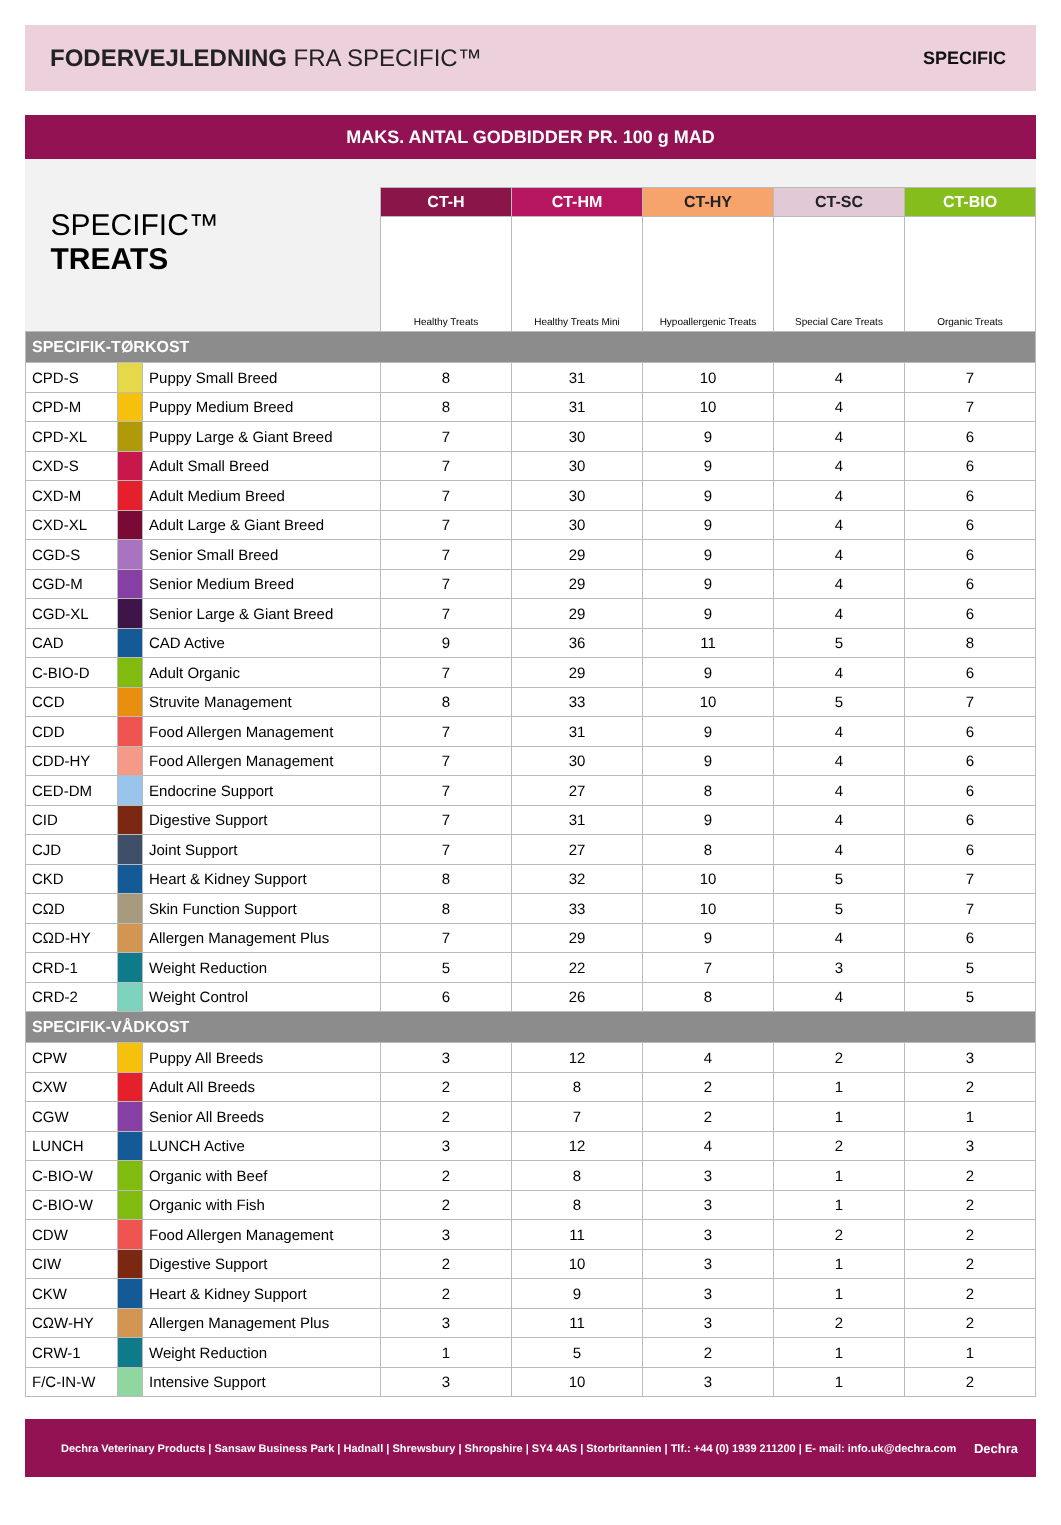FODERVEJLEDNING FRA SPECIFIC™
SPECIFIC
MAKS. ANTAL GODBIDDER PR. 100 g MAD
| SPECIFIC™ TREATS | | | CT-H | CT-HM | CT-HY | CT-SC | CT-BIO |
| | | | Healthy Treats | Healthy Treats Mini | Hypoallergenic Treats | Special Care Treats | Organic Treats |
| SPECIFIK-TØRKOST | | | | | | | |
| CPD-S | | Puppy Small Breed | 8 | 31 | 10 | 4 | 7 |
| CPD-M | | Puppy Medium Breed | 8 | 31 | 10 | 4 | 7 |
| CPD-XL | | Puppy Large & Giant Breed | 7 | 30 | 9 | 4 | 6 |
| CXD-S | | Adult Small Breed | 7 | 30 | 9 | 4 | 6 |
| CXD-M | | Adult Medium Breed | 7 | 30 | 9 | 4 | 6 |
| CXD-XL | | Adult Large & Giant Breed | 7 | 30 | 9 | 4 | 6 |
| CGD-S | | Senior Small Breed | 7 | 29 | 9 | 4 | 6 |
| CGD-M | | Senior Medium Breed | 7 | 29 | 9 | 4 | 6 |
| CGD-XL | | Senior Large & Giant Breed | 7 | 29 | 9 | 4 | 6 |
| CAD | | CAD Active | 9 | 36 | 11 | 5 | 8 |
| C-BIO-D | | Adult Organic | 7 | 29 | 9 | 4 | 6 |
| CCD | | Struvite Management | 8 | 33 | 10 | 5 | 7 |
| CDD | | Food Allergen Management | 7 | 31 | 9 | 4 | 6 |
| CDD-HY | | Food Allergen Management | 7 | 30 | 9 | 4 | 6 |
| CED-DM | | Endocrine Support | 7 | 27 | 8 | 4 | 6 |
| CID | | Digestive Support | 7 | 31 | 9 | 4 | 6 |
| CJD | | Joint Support | 7 | 27 | 8 | 4 | 6 |
| CKD | | Heart & Kidney Support | 8 | 32 | 10 | 5 | 7 |
| CΩD | | Skin Function Support | 8 | 33 | 10 | 5 | 7 |
| CΩD-HY | | Allergen Management Plus | 7 | 29 | 9 | 4 | 6 |
| CRD-1 | | Weight Reduction | 5 | 22 | 7 | 3 | 5 |
| CRD-2 | | Weight Control | 6 | 26 | 8 | 4 | 5 |
| SPECIFIK-VÅDKOST | | | | | | | |
| CPW | | Puppy All Breeds | 3 | 12 | 4 | 2 | 3 |
| CXW | | Adult All Breeds | 2 | 8 | 2 | 1 | 2 |
| CGW | | Senior All Breeds | 2 | 7 | 2 | 1 | 1 |
| LUNCH | | LUNCH Active | 3 | 12 | 4 | 2 | 3 |
| C-BIO-W | | Organic with Beef | 2 | 8 | 3 | 1 | 2 |
| C-BIO-W | | Organic with Fish | 2 | 8 | 3 | 1 | 2 |
| CDW | | Food Allergen Management | 3 | 11 | 3 | 2 | 2 |
| CIW | | Digestive Support | 2 | 10 | 3 | 1 | 2 |
| CKW | | Heart & Kidney Support | 2 | 9 | 3 | 1 | 2 |
| CΩW-HY | | Allergen Management Plus | 3 | 11 | 3 | 2 | 2 |
| CRW-1 | | Weight Reduction | 1 | 5 | 2 | 1 | 1 |
| F/C-IN-W | | Intensive Support | 3 | 10 | 3 | 1 | 2 |
Dechra Veterinary Products | Sansaw Business Park | Hadnall | Shrewsbury | Shropshire | SY4 4AS | Storbritannien | Tlf.: +44 (0) 1939 211200 | E- mail: info.uk@dechra.com Dechra